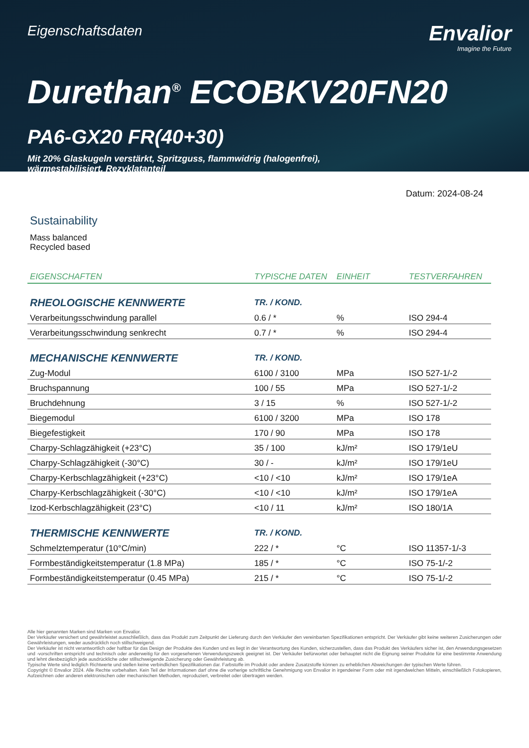Eigenschaftsdaten
Envalior
Imagine the Future
Durethan<sup>®</sup> ECOBKV20FN20
PA6-GX20 FR(40+30)
Mit 20% Glaskugeln verstärkt, Spritzguss, flammwidrig (halogenfrei),
wärmestabilisiert, Rezyklatanteil
Datum: 2024-08-24
Sustainability
Mass balanced
Recycled based
| EIGENSCHAFTEN | TYPISCHE DATEN | EINHEIT | TESTVERFAHREN |
| --- | --- | --- | --- |
| RHEOLOGISCHE KENNWERTE | TR. / KOND. | | |
| Verarbeitungsschwindung parallel | 0.6 / * | % | ISO 294-4 |
| Verarbeitungsschwindung senkrecht | 0.7 / * | % | ISO 294-4 |
| MECHANISCHE KENNWERTE | TR. / KOND. | | |
| Zug-Modul | 6100 / 3100 | MPa | ISO 527-1/-2 |
| Bruchspannung | 100 / 55 | MPa | ISO 527-1/-2 |
| Bruchdehnung | 3 / 15 | % | ISO 527-1/-2 |
| Biegemodul | 6100 / 3200 | MPa | ISO 178 |
| Biegefestigkeit | 170 / 90 | MPa | ISO 178 |
| Charpy-Schlagzähigkeit (+23°C) | 35 / 100 | kJ/m² | ISO 179/1eU |
| Charpy-Schlagzähigkeit (-30°C) | 30 / - | kJ/m² | ISO 179/1eU |
| Charpy-Kerbschlagzähigkeit (+23°C) | <10 / <10 | kJ/m² | ISO 179/1eA |
| Charpy-Kerbschlagzähigkeit (-30°C) | <10 / <10 | kJ/m² | ISO 179/1eA |
| Izod-Kerbschlagzähigkeit (23°C) | <10 / 11 | kJ/m² | ISO 180/1A |
| THERMISCHE KENNWERTE | TR. / KOND. | | |
| Schmelztemperatur (10°C/min) | 222 / * | °C | ISO 11357-1/-3 |
| Formbeständigkeitstemperatur (1.8 MPa) | 185 / * | °C | ISO 75-1/-2 |
| Formbeständigkeitstemperatur (0.45 MPa) | 215 / * | °C | ISO 75-1/-2 |
Alle hier genannten Marken sind Marken von Envalior.
Der Verkäufer versichert und gewährleistet ausschließlich, dass das Produkt zum Zeitpunkt der Lieferung durch den Verkäufer den vereinbarten Spezifikationen entspricht. Der Verkäufer gibt keine weiteren Zusicherungen oder Gewährleistungen, weder ausdrücklich noch stillschweigend.
Der Verkäufer ist nicht verantwortlich oder haftbar für das Design der Produkte des Kunden und es liegt in der Verantwortung des Kunden, sicherzustellen, dass das Produkt des Verkäufers sicher ist, den Anwendungsgesetzen und -vorschriften entspricht und technisch oder anderweitig für den vorgesehenen Verwendungszweck geeignet ist. Der Verkäufer befürwortet oder behauptet nicht die Eignung seiner Produkte für eine bestimmte Anwendung und lehnt diesbezüglich jede ausdrückliche oder stillschweigende Zusicherung oder Gewährleistung ab.
Typische Werte sind lediglich Richtwerte und stellen keine verbindlichen Spezifikationen dar. Farbstoffe im Produkt oder andere Zusatzstoffe können zu erheblichen Abweichungen der typischen Werte führen.
Copyright © Envalior 2024. Alle Rechte vorbehalten. Kein Teil der Informationen darf ohne die vorherige schriftliche Genehmigung von Envalior in irgendeiner Form oder mit irgendwelchen Mitteln, einschließlich Fotokopieren, Aufzeichnen oder anderen elektronischen oder mechanischen Methoden, reproduziert, verbreitet oder übertragen werden.